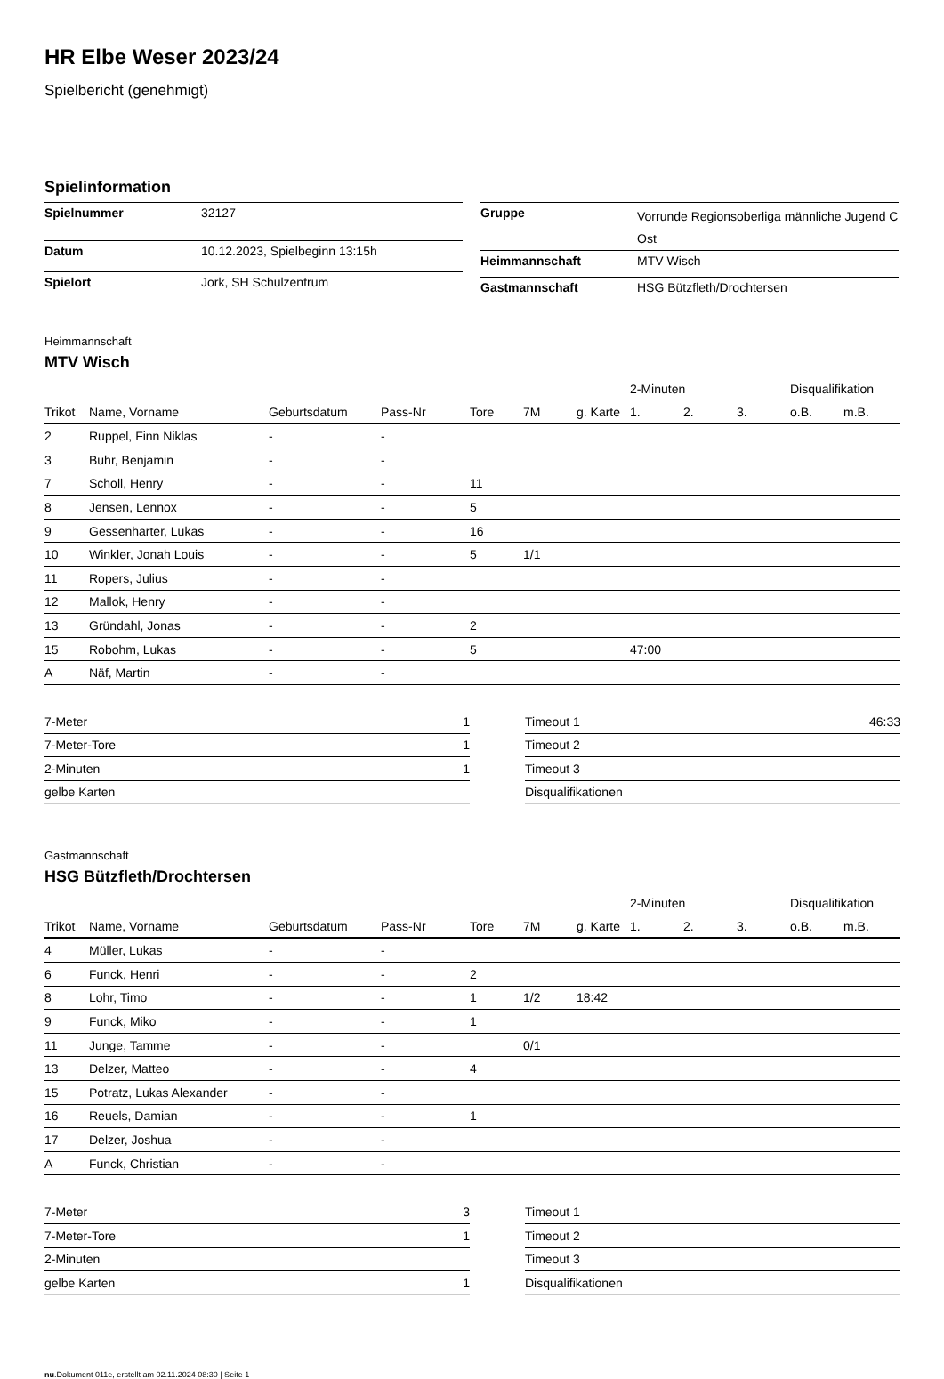HR Elbe Weser 2023/24
Spielbericht (genehmigt)
Spielinformation
| Spielnummer | 32127 |
| Datum | 10.12.2023, Spielbeginn 13:15h |
| Spielort | Jork, SH Schulzentrum |
| Gruppe | Vorrunde Regionsoberliga männliche Jugend C Ost |
| Heimmannschaft | MTV Wisch |
| Gastmannschaft | HSG Bützfleth/Drochtersen |
Heimmannschaft
MTV Wisch
| | | | | | | | 2-Minuten | | | Disqualifikation | |
| --- | --- | --- | --- | --- | --- | --- | --- | --- | --- | --- | --- |
| Trikot | Name, Vorname | Geburtsdatum | Pass-Nr | Tore | 7M | g. Karte | 1. | 2. | 3. | o.B. | m.B. |
| 2 | Ruppel, Finn Niklas | - | - | | | | | | | | |
| 3 | Buhr, Benjamin | - | - | | | | | | | | |
| 7 | Scholl, Henry | - | - | 11 | | | | | | | |
| 8 | Jensen, Lennox | - | - | 5 | | | | | | | |
| 9 | Gessenharter, Lukas | - | - | 16 | | | | | | | |
| 10 | Winkler, Jonah Louis | - | - | 5 | 1/1 | | | | | | |
| 11 | Ropers, Julius | - | - | | | | | | | | |
| 12 | Mallok, Henry | - | - | | | | | | | | |
| 13 | Gründahl, Jonas | - | - | 2 | | | | | | | |
| 15 | Robohm, Lukas | - | - | 5 | | | 47:00 | | | | |
| A | Näf, Martin | - | - | | | | | | | | |
| 7-Meter | 1 |
| 7-Meter-Tore | 1 |
| 2-Minuten | 1 |
| gelbe Karten | |
| Timeout 1 | 46:33 |
| Timeout 2 | |
| Timeout 3 | |
| Disqualifikationen | |
Gastmannschaft
HSG Bützfleth/Drochtersen
| | | | | | | | 2-Minuten | | | Disqualifikation | |
| --- | --- | --- | --- | --- | --- | --- | --- | --- | --- | --- | --- |
| Trikot | Name, Vorname | Geburtsdatum | Pass-Nr | Tore | 7M | g. Karte | 1. | 2. | 3. | o.B. | m.B. |
| 4 | Müller, Lukas | - | - | | | | | | | | |
| 6 | Funck, Henri | - | - | 2 | | | | | | | |
| 8 | Lohr, Timo | - | - | 1 | 1/2 | 18:42 | | | | | |
| 9 | Funck, Miko | - | - | 1 | | | | | | | |
| 11 | Junge, Tamme | - | - | | 0/1 | | | | | | |
| 13 | Delzer, Matteo | - | - | 4 | | | | | | | |
| 15 | Potratz, Lukas Alexander | - | - | | | | | | | | |
| 16 | Reuels, Damian | - | - | 1 | | | | | | | |
| 17 | Delzer, Joshua | - | - | | | | | | | | |
| A | Funck, Christian | - | - | | | | | | | | |
| 7-Meter | 3 |
| 7-Meter-Tore | 1 |
| 2-Minuten | |
| gelbe Karten | 1 |
| Timeout 1 | |
| Timeout 2 | |
| Timeout 3 | |
| Disqualifikationen | |
nu.Dokument 011e, erstellt am 02.11.2024 08:30 | Seite 1